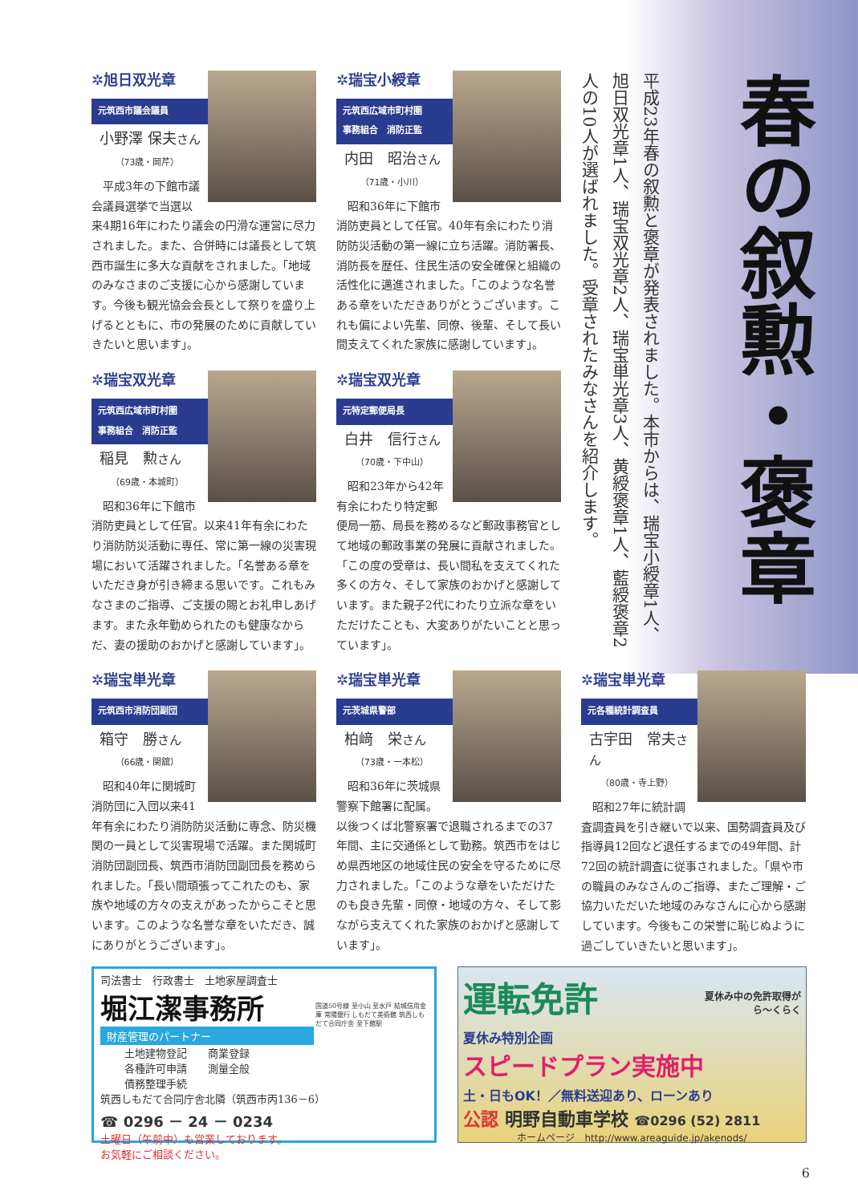春の叙勲・褒章
平成23年春の叙勲と褒章が発表されました。本市からは、瑞宝小綬章1人、旭日双光章1人、瑞宝双光章2人、瑞宝単光章3人、黄綬褒章1人、藍綬褒章2人の10人が選ばれました。受章されたみなさんを紹介します。
✲旭日双光章
元筑西市議会議員
小野澤 保夫さん
（73歳・岡芹）
　平成3年の下館市議会議員選挙で当選以来4期16年にわたり議会の円滑な運営に尽力されました。また、合併時には議長として筑西市誕生に多大な貢献をされました。「地域のみなさまのご支援に心から感謝しています。今後も観光協会会長として祭りを盛り上げるとともに、市の発展のために貢献していきたいと思います」。
✲瑞宝小綬章
元筑西広域市町村圏
事務組合　消防正監
内田　昭治さん
（71歳・小川）
　昭和36年に下館市消防吏員として任官。40年有余にわたり消防防災活動の第一線に立ち活躍。消防署長、消防長を歴任、住民生活の安全確保と組織の活性化に邁進されました。「このような名誉ある章をいただきありがとうございます。これも偏によい先輩、同僚、後輩、そして長い間支えてくれた家族に感謝しています」。
✲瑞宝双光章
元筑西広域市町村圏
事務組合　消防正監
稲見　勲さん
（69歳・本城町）
　昭和36年に下館市消防吏員として任官。以来41年有余にわたり消防防災活動に専任、常に第一線の災害現場において活躍されました。「名誉ある章をいただき身が引き締まる思いです。これもみなさまのご指導、ご支援の賜とお礼申しあげます。また永年勤められたのも健康なからだ、妻の援助のおかげと感謝しています」。
✲瑞宝双光章
元特定郵便局長
白井　信行さん
（70歳・下中山）
　昭和23年から42年有余にわたり特定郵便局一筋、局長を務めるなど郵政事務官として地域の郵政事業の発展に貢献されました。「この度の受章は、長い間私を支えてくれた多くの方々、そして家族のおかげと感謝しています。また親子2代にわたり立派な章をいただけたことも、大変ありがたいことと思っています」。
✲瑞宝単光章
元筑西市消防団副団
箱守　勝さん
（66歳・関舘）
　昭和40年に関城町消防団に入団以来41年有余にわたり消防防災活動に専念、防災機関の一員として災害現場で活躍。また関城町消防団副団長、筑西市消防団副団長を務められました。「長い間頑張ってこれたのも、家族や地域の方々の支えがあったからこそと思います。このような名誉な章をいただき、誠にありがとうございます」。
✲瑞宝単光章
元茨城県警部
柏﨑　栄さん
（73歳・一本松）
　昭和36年に茨城県警察下館署に配属。以後つくば北警察署で退職されるまでの37年間、主に交通係として勤務。筑西市をはじめ県西地区の地域住民の安全を守るために尽力されました。「このような章をいただけたのも良き先輩・同僚・地域の方々、そして影ながら支えてくれた家族のおかげと感謝しています」。
✲瑞宝単光章
元各種統計調査員
古宇田　常夫さん
（80歳・寺上野）
　昭和27年に統計調査調査員を引き継いで以来、国勢調査員及び指導員12回など退任するまでの49年間、計72回の統計調査に従事されました。「県や市の職員のみなさんのご指導、またご理解・ご協力いただいた地域のみなさんに心から感謝しています。今後もこの栄誉に恥じぬように過ごしていきたいと思います」。
司法書士　行政書士　土地家屋調査士
堀江潔事務所
財産管理のパートナー
土地建物登記　　商業登録
各種許可申請　　測量全般
債務整理手続
筑西しもだて合同庁舎北隣（筑西市丙136－6）
☎ 0296 － 24 － 0234
土曜日（午前中）も営業しております。
お気軽にご相談ください。
国道50号線 至小山 至水戸 結城信用金庫 常陽銀行 しもだて美術館 筑西しもだて合同庁舎 至下館駅
運転免許
夏休み中の免許取得が
ら〜くらく
夏休み特別企画
スピードプラン実施中
土・日もOK！／無料送迎あり、ローンあり
公認 明野自動車学校 ☎0296 (52) 2811
ホームページ　http://www.areaguide.jp/akenods/
6